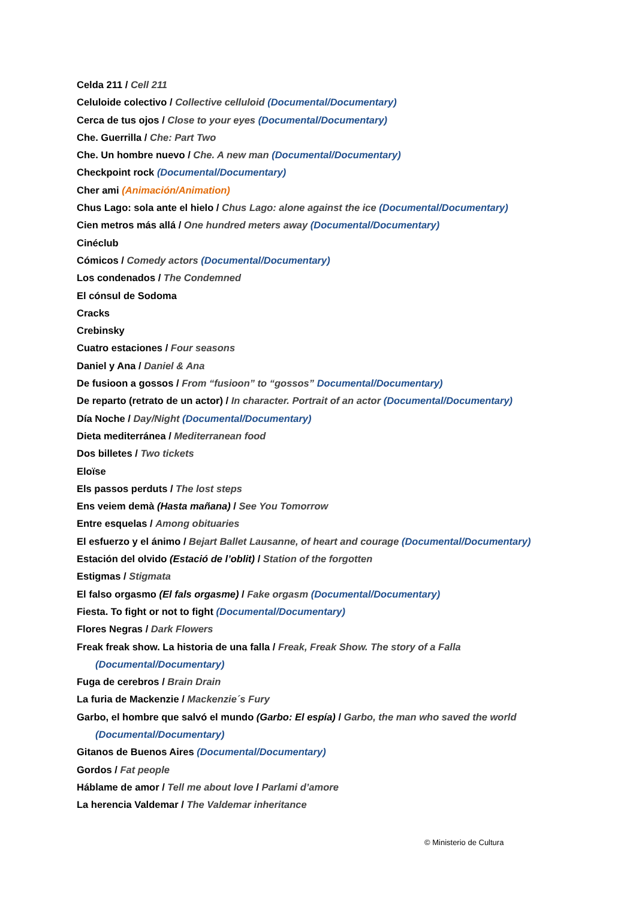Celda 211 / Cell 211
Celuloide colectivo / Collective celluloid (Documental/Documentary)
Cerca de tus ojos / Close to your eyes (Documental/Documentary)
Che. Guerrilla / Che: Part Two
Che. Un hombre nuevo / Che. A new man (Documental/Documentary)
Checkpoint rock (Documental/Documentary)
Cher ami (Animación/Animation)
Chus Lago: sola ante el hielo / Chus Lago: alone against the ice (Documental/Documentary)
Cien metros más allá / One hundred meters away (Documental/Documentary)
Cinéclub
Cómicos / Comedy actors (Documental/Documentary)
Los condenados / The Condemned
El cónsul de Sodoma
Cracks
Crebinsky
Cuatro estaciones / Four seasons
Daniel y Ana / Daniel & Ana
De fusioon a gossos / From “fusioon” to “gossos” Documental/Documentary)
De reparto (retrato de un actor) / In character. Portrait of an actor (Documental/Documentary)
Día Noche / Day/Night (Documental/Documentary)
Dieta mediterránea / Mediterranean food
Dos billetes / Two tickets
Eloïse
Els passos perduts / The lost steps
Ens veiem demà (Hasta mañana) / See You Tomorrow
Entre esquelas / Among obituaries
El esfuerzo y el ánimo / Bejart Ballet Lausanne, of heart and courage (Documental/Documentary)
Estación del olvido (Estació de l’oblit) / Station of the forgotten
Estigmas / Stigmata
El falso orgasmo (El fals orgasme) / Fake orgasm (Documental/Documentary)
Fiesta. To fight or not to fight (Documental/Documentary)
Flores Negras / Dark Flowers
Freak freak show. La historia de una falla / Freak, Freak Show. The story of a Falla
(Documental/Documentary)
Fuga de cerebros / Brain Drain
La furia de Mackenzie / Mackenzie´s Fury
Garbo, el hombre que salvó el mundo (Garbo: El espía) / Garbo, the man who saved the world
(Documental/Documentary)
Gitanos de Buenos Aires (Documental/Documentary)
Gordos / Fat people
Háblame de amor / Tell me about love / Parlami d’amore
La herencia Valdemar / The Valdemar inheritance
© Ministerio de Cultura